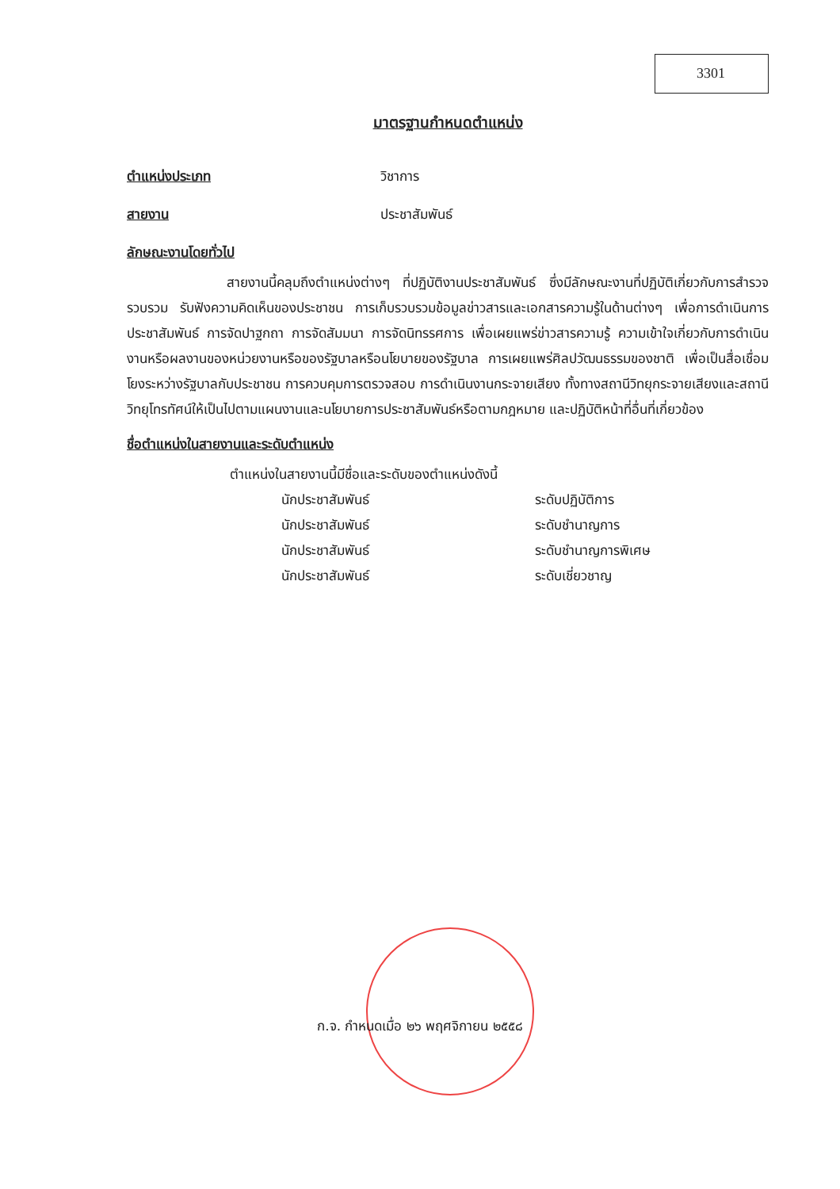3301
มาตรฐานกำหนดตำแหน่ง
ตำแหน่งประเภท วิชาการ
สายงาน ประชาสัมพันธ์
ลักษณะงานโดยทั่วไป
สายงานนี้คลุมถึงตำแหน่งต่างๆ ที่ปฏิบัติงานประชาสัมพันธ์ ซึ่งมีลักษณะงานที่ปฏิบัติเกี่ยวกับการสำรวจ รวบรวม รับฟังความคิดเห็นของประชาชน การเก็บรวบรวมข้อมูลข่าวสารและเอกสารความรู้ในด้านต่างๆ เพื่อการดำเนินการประชาสัมพันธ์ การจัดปาฐกถา การจัดสัมมนา การจัดนิทรรศการ เพื่อเผยแพร่ข่าวสารความรู้ ความเข้าใจเกี่ยวกับการดำเนินงานหรือผลงานของหน่วยงานหรือของรัฐบาลหรือนโยบายของรัฐบาล การเผยแพร่ศิลปวัฒนธรรมของชาติ เพื่อเป็นสื่อเชื่อมโยงระหว่างรัฐบาลกับประชาชน การควบคุมการตรวจสอบ การดำเนินงานกระจายเสียง ทั้งทางสถานีวิทยุกระจายเสียงและสถานีวิทยุโทรทัศน์ให้เป็นไปตามแผนงานและนโยบายการประชาสัมพันธ์หรือตามกฎหมาย และปฏิบัติหน้าที่อื่นที่เกี่ยวข้อง
ชื่อตำแหน่งในสายงานและระดับตำแหน่ง
ตำแหน่งในสายงานนี้มีชื่อและระดับของตำแหน่งดังนี้
นักประชาสัมพันธ์ ระดับปฏิบัติการ
นักประชาสัมพันธ์ ระดับชำนาญการ
นักประชาสัมพันธ์ ระดับชำนาญการพิเศษ
นักประชาสัมพันธ์ ระดับเชี่ยวชาญ
ก.จ. กำหนดเมื่อ ๒๖ พฤศจิกายน ๒๕๕๘